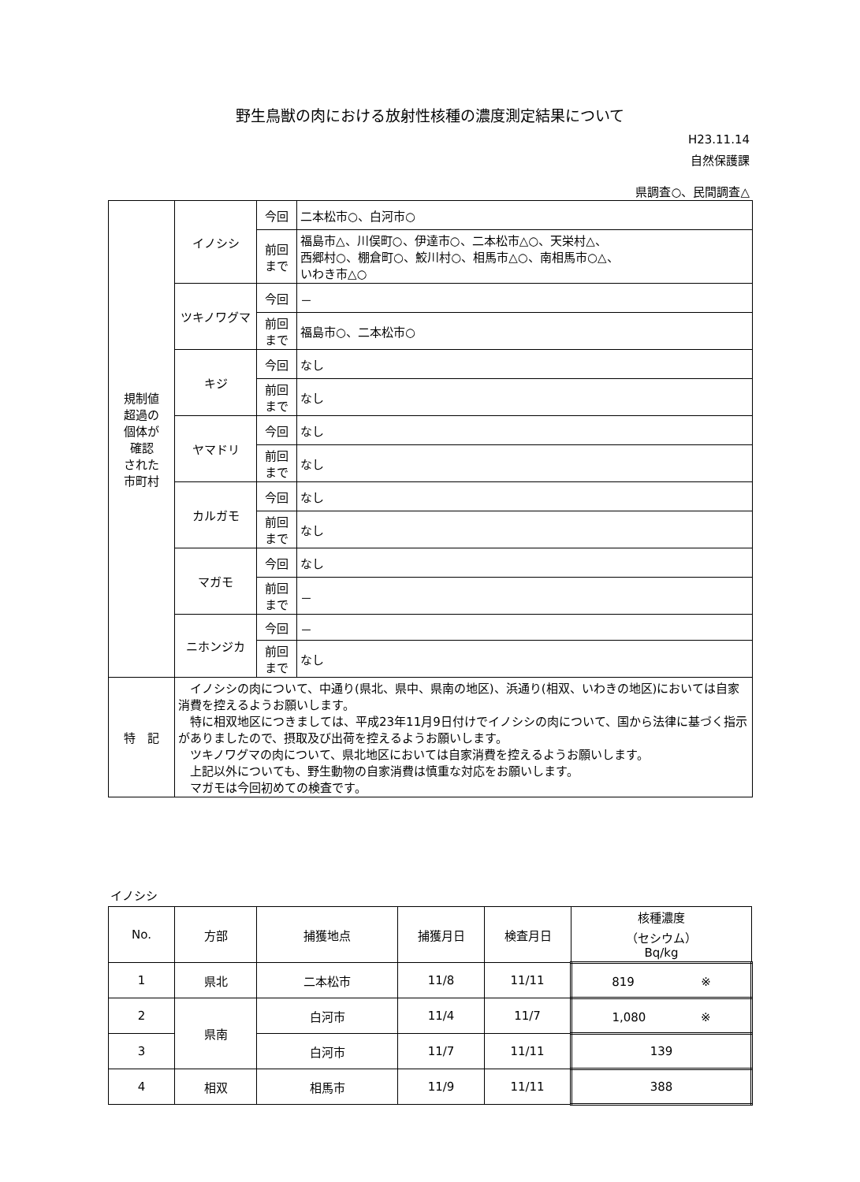野生鳥獣の肉における放射性核種の濃度測定結果について
H23.11.14
自然保護課
県調査○、民間調査△
| 規制値 超過の 個体が 確認 された 市町村 | イノシシ | 今回 | 二本松市○、白河市○ |
| | | 前回 まで | 福島市△、川俣町○、伊達市○、二本松市△○、天栄村△、 西郷村○、棚倉町○、鮫川村○、相馬市△○、南相馬市○△、 いわき市△○ |
| | ツキノワグマ | 今回 | － |
| | | 前回 まで | 福島市○、二本松市○ |
| | キジ | 今回 | なし |
| | | 前回 まで | なし |
| | ヤマドリ | 今回 | なし |
| | | 前回 まで | なし |
| | カルガモ | 今回 | なし |
| | | 前回 まで | なし |
| | マガモ | 今回 | なし |
| | | 前回 まで | － |
| | ニホンジカ | 今回 | － |
| | | 前回 まで | なし |
| 特 記 | イノシシの肉について、中通り(県北、県中、県南の地区)、浜通り(相双、いわきの地区)においては自家消費を控えるようお願いします。 特に相双地区につきましては、平成23年11月9日付けでイノシシの肉について、国から法律に基づく指示がありましたので、摂取及び出荷を控えるようお願いします。 ツキノワグマの肉について、県北地区においては自家消費を控えるようお願いします。 上記以外についても、野生動物の自家消費は慎重な対応をお願いします。 マガモは今回初めての検査です。 | | |
イノシシ
| No. | 方部 | 捕獲地点 | 捕獲月日 | 検査月日 | 核種濃度 （セシウム） Bq/kg |
| --- | --- | --- | --- | --- | --- |
| 1 | 県北 | 二本松市 | 11/8 | 11/11 | 819 ※ |
| 2 | 県南 | 白河市 | 11/4 | 11/7 | 1,080 ※ |
| 3 | | 白河市 | 11/7 | 11/11 | 139 |
| 4 | 相双 | 相馬市 | 11/9 | 11/11 | 388 |